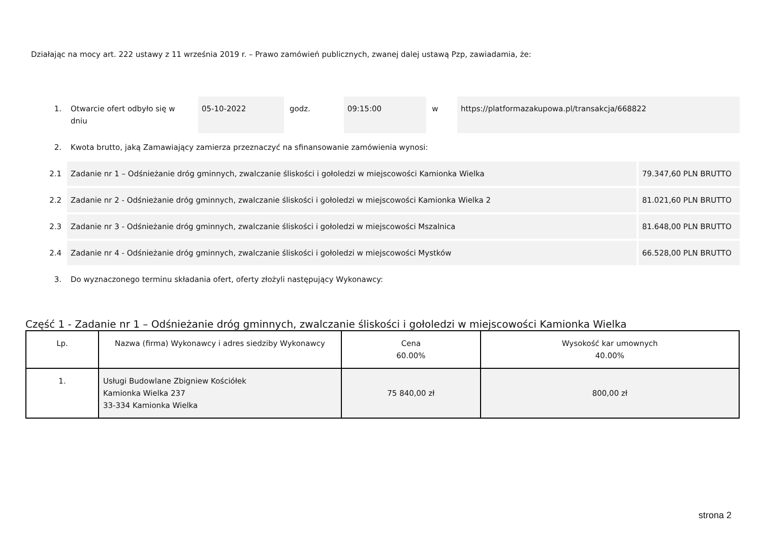Działając na mocy art. 222 ustawy z 11 września 2019 r. – Prawo zamówień publicznych, zwanej dalej ustawą Pzp, zawiadamia, że:
| 1. | Otwarcie ofert odbyło się w dniu | 05-10-2022 | godz. | 09:15:00 | w | https://platformazakupowa.pl/transakcja/668822 | |
| 2. | Kwota brutto, jaką Zamawiający zamierza przeznaczyć na sfinansowanie zamówienia wynosi: | | | | | | |
| 2.1 | Zadanie nr 1 – Odśnieżanie dróg gminnych, zwalczanie śliskości i gołoledzi w miejscowości Kamionka Wielka | | | | | | 79.347,60 PLN BRUTTO |
| 2.2 | Zadanie nr 2 - Odśnieżanie dróg gminnych, zwalczanie śliskości i gołoledzi w miejscowości Kamionka Wielka 2 | | | | | | 81.021,60 PLN BRUTTO |
| 2.3 | Zadanie nr 3 - Odśnieżanie dróg gminnych, zwalczanie śliskości i gołoledzi w miejscowości Mszalnica | | | | | | 81.648,00 PLN BRUTTO |
| 2.4 | Zadanie nr 4 - Odśnieżanie dróg gminnych, zwalczanie śliskości i gołoledzi w miejscowości Mystków | | | | | | 66.528,00 PLN BRUTTO |
| 3. | Do wyznaczonego terminu składania ofert, oferty złożyli następujący Wykonawcy: | | | | | | |
Część 1 - Zadanie nr 1 – Odśnieżanie dróg gminnych, zwalczanie śliskości i gołoledzi w miejscowości Kamionka Wielka
| Lp. | Nazwa (firma) Wykonawcy i adres siedziby Wykonawcy | Cena 60.00% | Wysokość kar umownych 40.00% |
| --- | --- | --- | --- |
| 1. | Usługi Budowlane Zbigniew Kościółek Kamionka Wielka 237 33-334 Kamionka Wielka | 75 840,00 zł | 800,00 zł |
strona 2